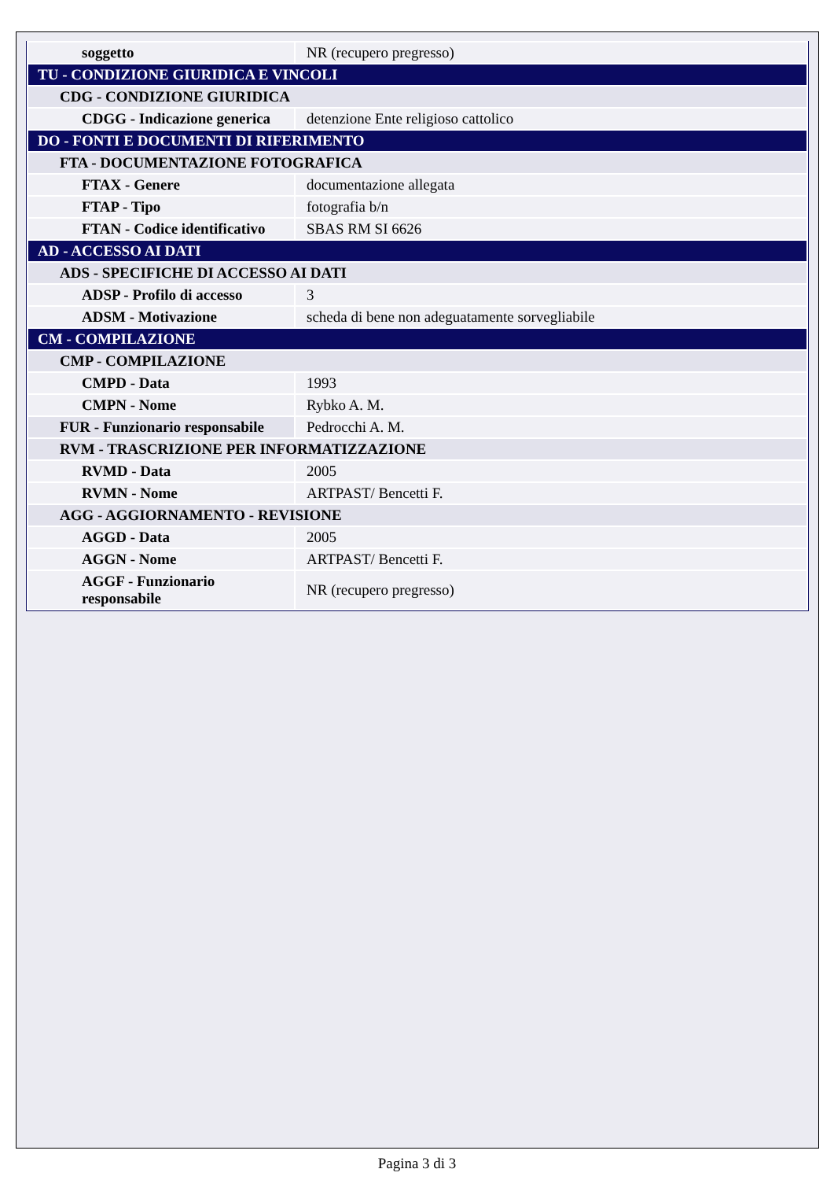| soggetto | NR (recupero pregresso) |
| TU - CONDIZIONE GIURIDICA E VINCOLI | |
| CDG - CONDIZIONE GIURIDICA | |
| CDGG - Indicazione generica | detenzione Ente religioso cattolico |
| DO - FONTI E DOCUMENTI DI RIFERIMENTO | |
| FTA - DOCUMENTAZIONE FOTOGRAFICA | |
| FTAX - Genere | documentazione allegata |
| FTAP - Tipo | fotografia b/n |
| FTAN - Codice identificativo | SBAS RM SI 6626 |
| AD - ACCESSO AI DATI | |
| ADS - SPECIFICHE DI ACCESSO AI DATI | |
| ADSP - Profilo di accesso | 3 |
| ADSM - Motivazione | scheda di bene non adeguatamente sorvegliabile |
| CM - COMPILAZIONE | |
| CMP - COMPILAZIONE | |
| CMPD - Data | 1993 |
| CMPN - Nome | Rybko A. M. |
| FUR - Funzionario responsabile | Pedrocchi A. M. |
| RVM - TRASCRIZIONE PER INFORMATIZZAZIONE | |
| RVMD - Data | 2005 |
| RVMN - Nome | ARTPAST/ Bencetti F. |
| AGG - AGGIORNAMENTO - REVISIONE | |
| AGGD - Data | 2005 |
| AGGN - Nome | ARTPAST/ Bencetti F. |
| AGGF - Funzionario responsabile | NR (recupero pregresso) |
Pagina 3 di 3